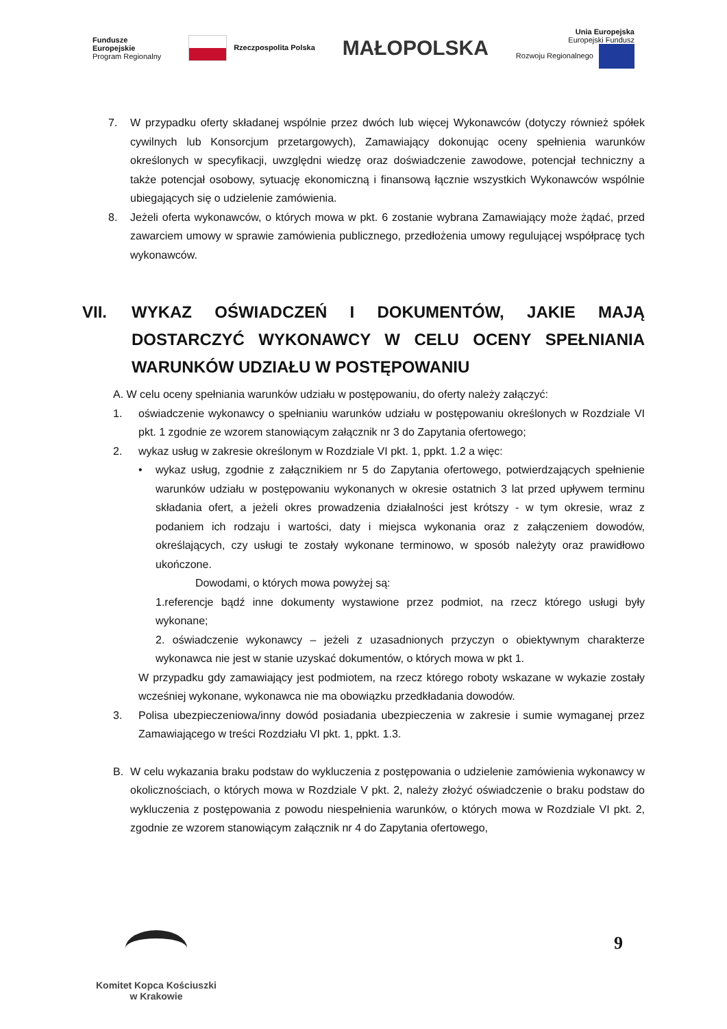Fundusze
Europejskie
Program Regionalny
Rzeczpospolita Polska
MAŁOPOLSKA
Unia Europejska
Europejski Fundusz
Rozwoju Regionalnego
7. W przypadku oferty składanej wspólnie przez dwóch lub więcej Wykonawców (dotyczy również spółek cywilnych lub Konsorcjum przetargowych), Zamawiający dokonując oceny spełnienia warunków określonych w specyfikacji, uwzględni wiedzę oraz doświadczenie zawodowe, potencjał techniczny a także potencjał osobowy, sytuację ekonomiczną i finansową łącznie wszystkich Wykonawców wspólnie ubiegających się o udzielenie zamówienia.
8. Jeżeli oferta wykonawców, o których mowa w pkt. 6 zostanie wybrana Zamawiający może żądać, przed zawarciem umowy w sprawie zamówienia publicznego, przedłożenia umowy regulującej współpracę tych wykonawców.
VII. WYKAZ OŚWIADCZEŃ I DOKUMENTÓW, JAKIE MAJĄ DOSTARCZYĆ WYKONAWCY W CELU OCENY SPEŁNIANIA WARUNKÓW UDZIAŁU W POSTĘPOWANIU
A. W celu oceny spełniania warunków udziału w postępowaniu, do oferty należy załączyć:
1. oświadczenie wykonawcy o spełnianiu warunków udziału w postępowaniu określonych w Rozdziale VI pkt. 1 zgodnie ze wzorem stanowiącym załącznik nr 3 do Zapytania ofertowego;
2. wykaz usług w zakresie określonym w Rozdziale VI pkt. 1, ppkt. 1.2 a więc:
• wykaz usług, zgodnie z załącznikiem nr 5 do Zapytania ofertowego, potwierdzających spełnienie warunków udziału w postępowaniu wykonanych w okresie ostatnich 3 lat przed upływem terminu składania ofert, a jeżeli okres prowadzenia działalności jest krótszy - w tym okresie, wraz z podaniem ich rodzaju i wartości, daty i miejsca wykonania oraz z załączeniem dowodów, określających, czy usługi te zostały wykonane terminowo, w sposób należyty oraz prawidłowo ukończone.
Dowodami, o których mowa powyżej są:
1.referencje bądź inne dokumenty wystawione przez podmiot, na rzecz którego usługi były wykonane;
2. oświadczenie wykonawcy – jeżeli z uzasadnionych przyczyn o obiektywnym charakterze wykonawca nie jest w stanie uzyskać dokumentów, o których mowa w pkt 1.
W przypadku gdy zamawiający jest podmiotem, na rzecz którego roboty wskazane w wykazie zostały wcześniej wykonane, wykonawca nie ma obowiązku przedkładania dowodów.
3. Polisa ubezpieczeniowa/inny dowód posiadania ubezpieczenia w zakresie i sumie wymaganej przez Zamawiającego w treści Rozdziału VI pkt. 1, ppkt. 1.3.
B. W celu wykazania braku podstaw do wykluczenia z postępowania o udzielenie zamówienia wykonawcy w okolicznościach, o których mowa w Rozdziale V pkt. 2, należy złożyć oświadczenie o braku podstaw do wykluczenia z postępowania z powodu niespełnienia warunków, o których mowa w Rozdziale VI pkt. 2, zgodnie ze wzorem stanowiącym załącznik nr 4 do Zapytania ofertowego,
9
Komitet Kopca Kościuszki
w Krakowie